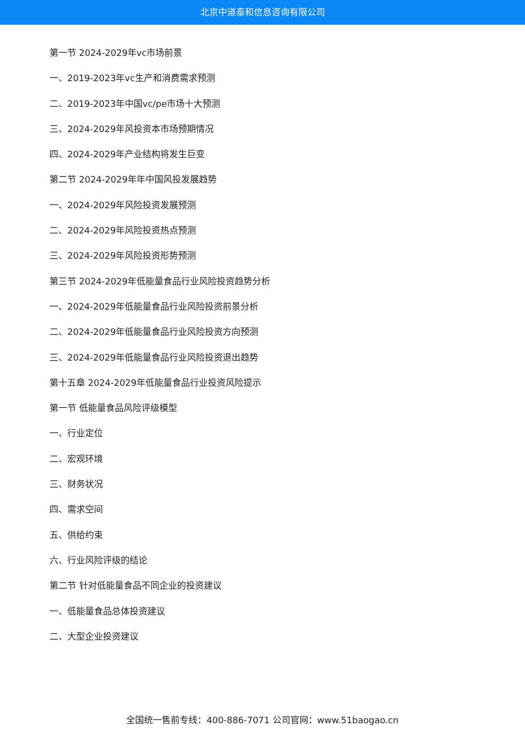北京中道泰和信息咨询有限公司
第一节 2024-2029年vc市场前景
一、2019-2023年vc生产和消费需求预测
二、2019-2023年中国vc/pe市场十大预测
三、2024-2029年风投资本市场预期情况
四、2024-2029年产业结构将发生巨变
第二节 2024-2029年年中国风投发展趋势
一、2024-2029年风险投资发展预测
二、2024-2029年风险投资热点预测
三、2024-2029年风险投资形势预测
第三节 2024-2029年低能量食品行业风险投资趋势分析
一、2024-2029年低能量食品行业风险投资前景分析
二、2024-2029年低能量食品行业风险投资方向预测
三、2024-2029年低能量食品行业风险投资退出趋势
第十五章 2024-2029年低能量食品行业投资风险提示
第一节 低能量食品风险评级模型
一、行业定位
二、宏观环境
三、财务状况
四、需求空间
五、供给约束
六、行业风险评级的结论
第二节 针对低能量食品不同企业的投资建议
一、低能量食品总体投资建议
二、大型企业投资建议
全国统一售前专线：400-886-7071 公司官网：www.51baogao.cn